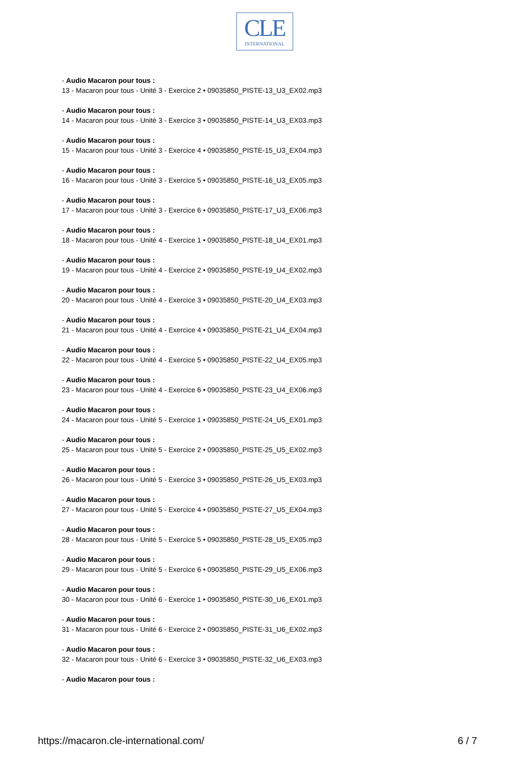CLE
INTERNATIONAL
- Audio Macaron pour tous :
13 - Macaron pour tous - Unité 3 - Exercice 2 • 09035850_PISTE-13_U3_EX02.mp3
- Audio Macaron pour tous :
14 - Macaron pour tous - Unité 3 - Exercice 3 • 09035850_PISTE-14_U3_EX03.mp3
- Audio Macaron pour tous :
15 - Macaron pour tous - Unité 3 - Exercice 4 • 09035850_PISTE-15_U3_EX04.mp3
- Audio Macaron pour tous :
16 - Macaron pour tous - Unité 3 - Exercice 5 • 09035850_PISTE-16_U3_EX05.mp3
- Audio Macaron pour tous :
17 - Macaron pour tous - Unité 3 - Exercice 6 • 09035850_PISTE-17_U3_EX06.mp3
- Audio Macaron pour tous :
18 - Macaron pour tous - Unité 4 - Exercice 1 • 09035850_PISTE-18_U4_EX01.mp3
- Audio Macaron pour tous :
19 - Macaron pour tous - Unité 4 - Exercice 2 • 09035850_PISTE-19_U4_EX02.mp3
- Audio Macaron pour tous :
20 - Macaron pour tous - Unité 4 - Exercice 3 • 09035850_PISTE-20_U4_EX03.mp3
- Audio Macaron pour tous :
21 - Macaron pour tous - Unité 4 - Exercice 4 • 09035850_PISTE-21_U4_EX04.mp3
- Audio Macaron pour tous :
22 - Macaron pour tous - Unité 4 - Exercice 5 • 09035850_PISTE-22_U4_EX05.mp3
- Audio Macaron pour tous :
23 - Macaron pour tous - Unité 4 - Exercice 6 • 09035850_PISTE-23_U4_EX06.mp3
- Audio Macaron pour tous :
24 - Macaron pour tous - Unité 5 - Exercice 1 • 09035850_PISTE-24_U5_EX01.mp3
- Audio Macaron pour tous :
25 - Macaron pour tous - Unité 5 - Exercice 2 • 09035850_PISTE-25_U5_EX02.mp3
- Audio Macaron pour tous :
26 - Macaron pour tous - Unité 5 - Exercice 3 • 09035850_PISTE-26_U5_EX03.mp3
- Audio Macaron pour tous :
27 - Macaron pour tous - Unité 5 - Exercice 4 • 09035850_PISTE-27_U5_EX04.mp3
- Audio Macaron pour tous :
28 - Macaron pour tous - Unité 5 - Exercice 5 • 09035850_PISTE-28_U5_EX05.mp3
- Audio Macaron pour tous :
29 - Macaron pour tous - Unité 5 - Exercice 6 • 09035850_PISTE-29_U5_EX06.mp3
- Audio Macaron pour tous :
30 - Macaron pour tous - Unité 6 - Exercice 1 • 09035850_PISTE-30_U6_EX01.mp3
- Audio Macaron pour tous :
31 - Macaron pour tous - Unité 6 - Exercice 2 • 09035850_PISTE-31_U6_EX02.mp3
- Audio Macaron pour tous :
32 - Macaron pour tous - Unité 6 - Exercice 3 • 09035850_PISTE-32_U6_EX03.mp3
- Audio Macaron pour tous :
https://macaron.cle-international.com/ 6 / 7